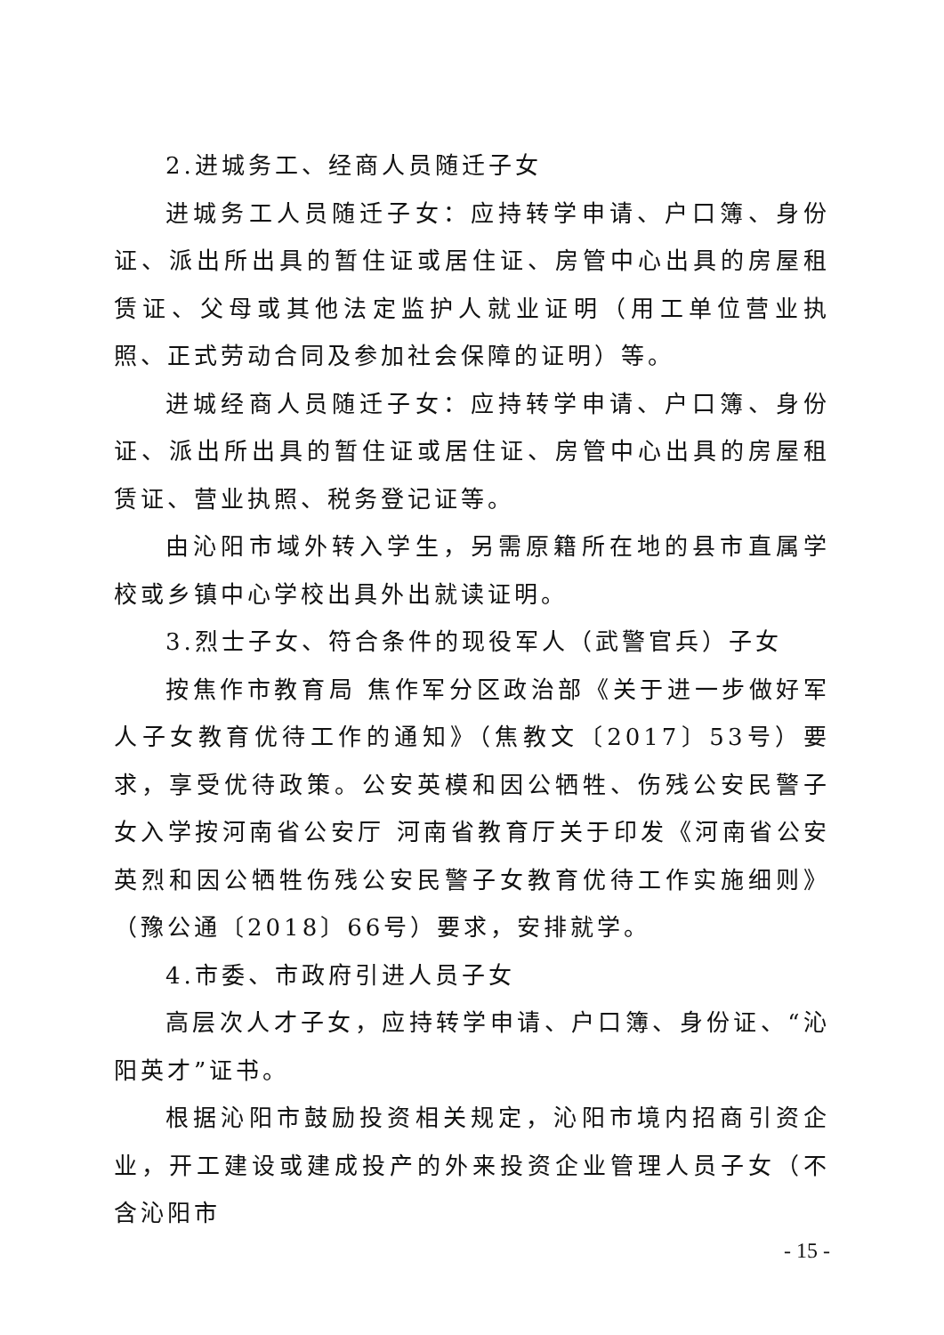2.进城务工、经商人员随迁子女
进城务工人员随迁子女：应持转学申请、户口簿、身份证、派出所出具的暂住证或居住证、房管中心出具的房屋租赁证、父母或其他法定监护人就业证明（用工单位营业执照、正式劳动合同及参加社会保障的证明）等。
进城经商人员随迁子女：应持转学申请、户口簿、身份证、派出所出具的暂住证或居住证、房管中心出具的房屋租赁证、营业执照、税务登记证等。
由沁阳市域外转入学生，另需原籍所在地的县市直属学校或乡镇中心学校出具外出就读证明。
3.烈士子女、符合条件的现役军人（武警官兵）子女
按焦作市教育局 焦作军分区政治部《关于进一步做好军人子女教育优待工作的通知》（焦教文〔2017〕53号）要求，享受优待政策。公安英模和因公牺牲、伤残公安民警子女入学按河南省公安厅 河南省教育厅关于印发《河南省公安英烈和因公牺牲伤残公安民警子女教育优待工作实施细则》（豫公通〔2018〕66号）要求，安排就学。
4.市委、市政府引进人员子女
高层次人才子女，应持转学申请、户口簿、身份证、“沁阳英才”证书。
根据沁阳市鼓励投资相关规定，沁阳市境内招商引资企业，开工建设或建成投产的外来投资企业管理人员子女（不含沁阳市
- 15 -